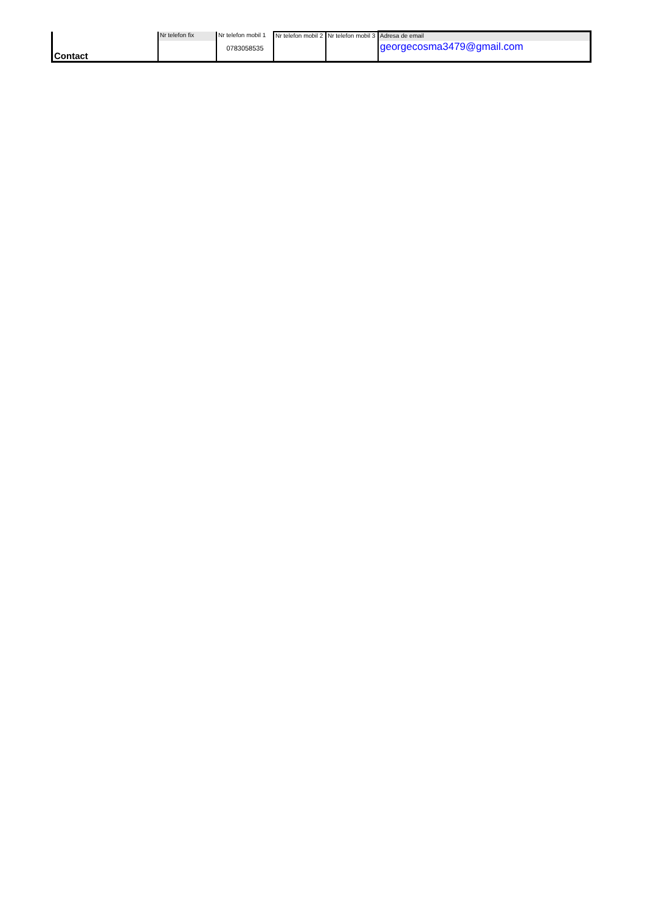| Contact | Nr telefon fix | Nr telefon mobil 1 | Nr telefon mobil 2 | Nr telefon mobil 3 | Adresa de email |
| | | 0783058535 | | | georgecosma3479@gmail.com |